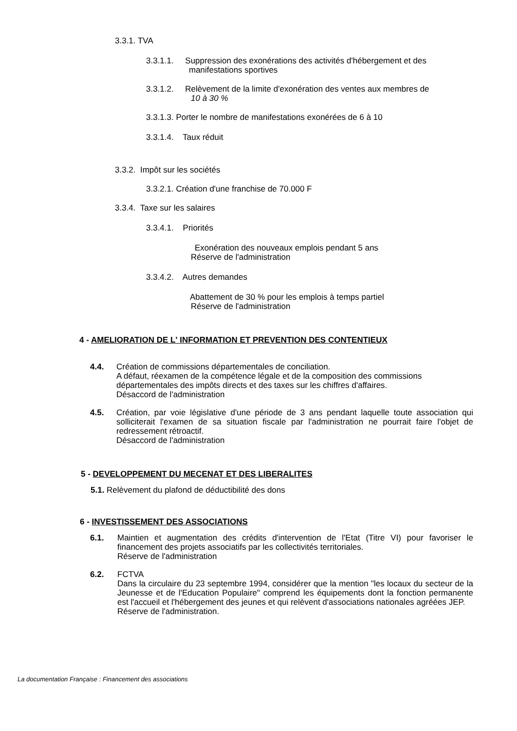3.3.1. TVA
3.3.1.1. Suppression des exonérations des activités d'hébergement et des
manifestations sportives
3.3.1.2. Relèvement de la limite d'exonération des ventes aux membres de
10 à 30 %
3.3.1.3. Porter le nombre de manifestations exonérées de 6 à 10
3.3.1.4. Taux réduit
3.3.2. Impôt sur les sociétés
3.3.2.1. Création d'une franchise de 70.000 F
3.3.4. Taxe sur les salaires
3.3.4.1. Priorités
Exonération des nouveaux emplois pendant 5 ans
Réserve de l'administration
3.3.4.2. Autres demandes
Abattement de 30 % pour les emplois à temps partiel
Réserve de l'administration
4 - AMELIORATION DE L' INFORMATION ET PREVENTION DES CONTENTIEUX
4.4.
Création de commissions départementales de conciliation.
A défaut, réexamen de la compétence légale et de la composition des commissions départementales des impôts directs et des taxes sur les chiffres d'affaires.
Désaccord de l'administration
4.5.
Création, par voie législative d'une période de 3 ans pendant laquelle toute association qui solliciterait l'examen de sa situation fiscale par l'administration ne pourrait faire l'objet de redressement rétroactif.
Désaccord de l'administration
5 - DEVELOPPEMENT DU MECENAT ET DES LIBERALITES
5.1. Relèvement du plafond de déductibilité des dons
6 - INVESTISSEMENT DES ASSOCIATIONS
6.1.
Maintien et augmentation des crédits d'intervention de l'Etat (Titre VI) pour favoriser le financement des projets associatifs par les collectivités territoriales.
Réserve de l'administration
6.2.
FCTVA
Dans la circulaire du 23 septembre 1994, considérer que la mention "les locaux du secteur de la Jeunesse et de l'Education Populaire" comprend les équipements dont la fonction permanente est l'accueil et l'hébergement des jeunes et qui relèvent d'associations nationales agréées JEP.
Réserve de l'administration.
La documentation Française : Financement des associations